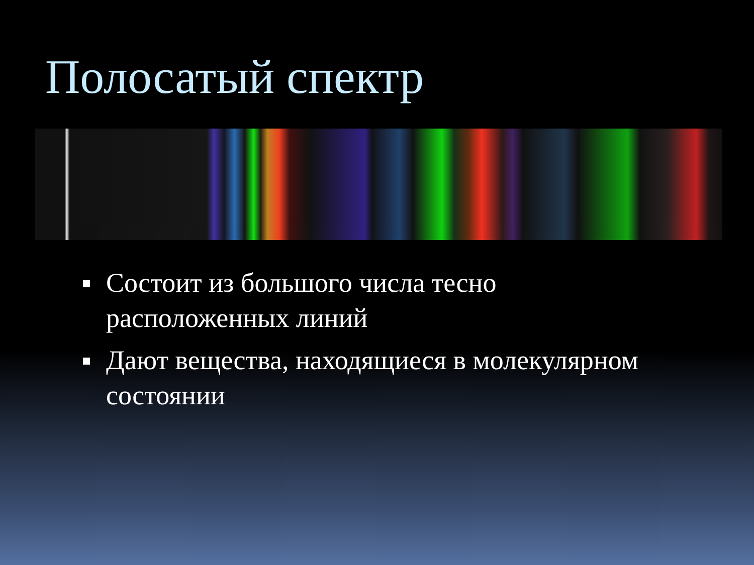Полосатый спектр
Состоит из большого числа тесно расположенных линий
Дают вещества, находящиеся в молекулярном состоянии